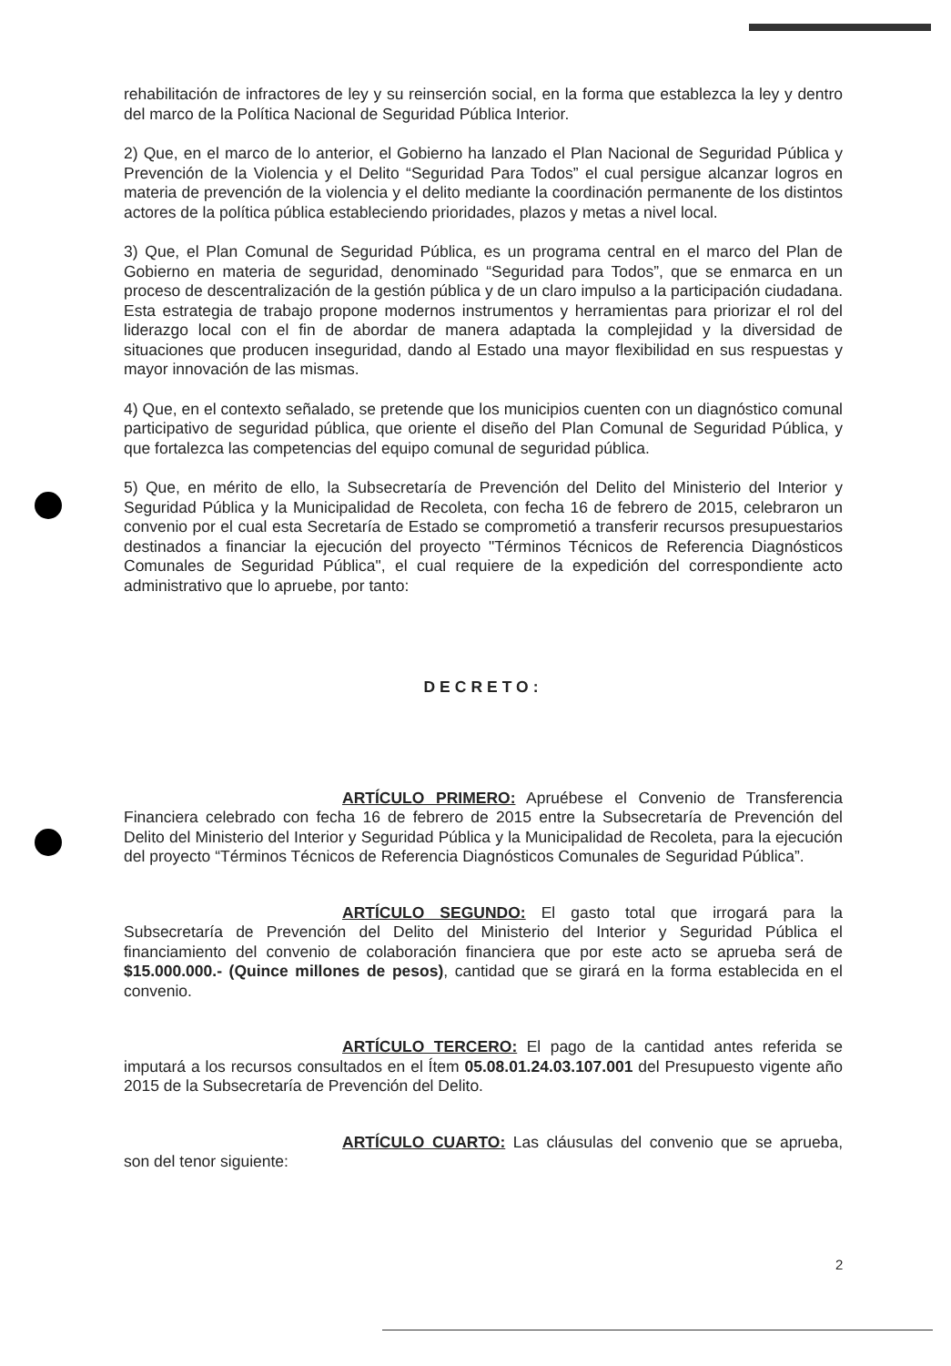rehabilitación de infractores de ley y su reinserción social, en la forma que establezca la ley y dentro del marco de la Política Nacional de Seguridad Pública Interior.
2) Que, en el marco de lo anterior, el Gobierno ha lanzado el Plan Nacional de Seguridad Pública y Prevención de la Violencia y el Delito “Seguridad Para Todos” el cual persigue alcanzar logros en materia de prevención de la violencia y el delito mediante la coordinación permanente de los distintos actores de la política pública estableciendo prioridades, plazos y metas a nivel local.
3) Que, el Plan Comunal de Seguridad Pública, es un programa central en el marco del Plan de Gobierno en materia de seguridad, denominado “Seguridad para Todos”, que se enmarca en un proceso de descentralización de la gestión pública y de un claro impulso a la participación ciudadana. Esta estrategia de trabajo propone modernos instrumentos y herramientas para priorizar el rol del liderazgo local con el fin de abordar de manera adaptada la complejidad y la diversidad de situaciones que producen inseguridad, dando al Estado una mayor flexibilidad en sus respuestas y mayor innovación de las mismas.
4) Que, en el contexto señalado, se pretende que los municipios cuenten con un diagnóstico comunal participativo de seguridad pública, que oriente el diseño del Plan Comunal de Seguridad Pública, y que fortalezca las competencias del equipo comunal de seguridad pública.
5) Que, en mérito de ello, la Subsecretaría de Prevención del Delito del Ministerio del Interior y Seguridad Pública y la Municipalidad de Recoleta, con fecha 16 de febrero de 2015, celebraron un convenio por el cual esta Secretaría de Estado se comprometió a transferir recursos presupuestarios destinados a financiar la ejecución del proyecto "Términos Técnicos de Referencia Diagnósticos Comunales de Seguridad Pública", el cual requiere de la expedición del correspondiente acto administrativo que lo apruebe, por tanto:
DECRETO:
ARTÍCULO PRIMERO: Apruébese el Convenio de Transferencia Financiera celebrado con fecha 16 de febrero de 2015 entre la Subsecretaría de Prevención del Delito del Ministerio del Interior y Seguridad Pública y la Municipalidad de Recoleta, para la ejecución del proyecto “Términos Técnicos de Referencia Diagnósticos Comunales de Seguridad Pública”.
ARTÍCULO SEGUNDO: El gasto total que irrogará para la Subsecretaría de Prevención del Delito del Ministerio del Interior y Seguridad Pública el financiamiento del convenio de colaboración financiera que por este acto se aprueba será de $15.000.000.- (Quince millones de pesos), cantidad que se girará en la forma establecida en el convenio.
ARTÍCULO TERCERO: El pago de la cantidad antes referida se imputará a los recursos consultados en el Ítem 05.08.01.24.03.107.001 del Presupuesto vigente año 2015 de la Subsecretaría de Prevención del Delito.
ARTÍCULO CUARTO: Las cláusulas del convenio que se aprueba, son del tenor siguiente:
2